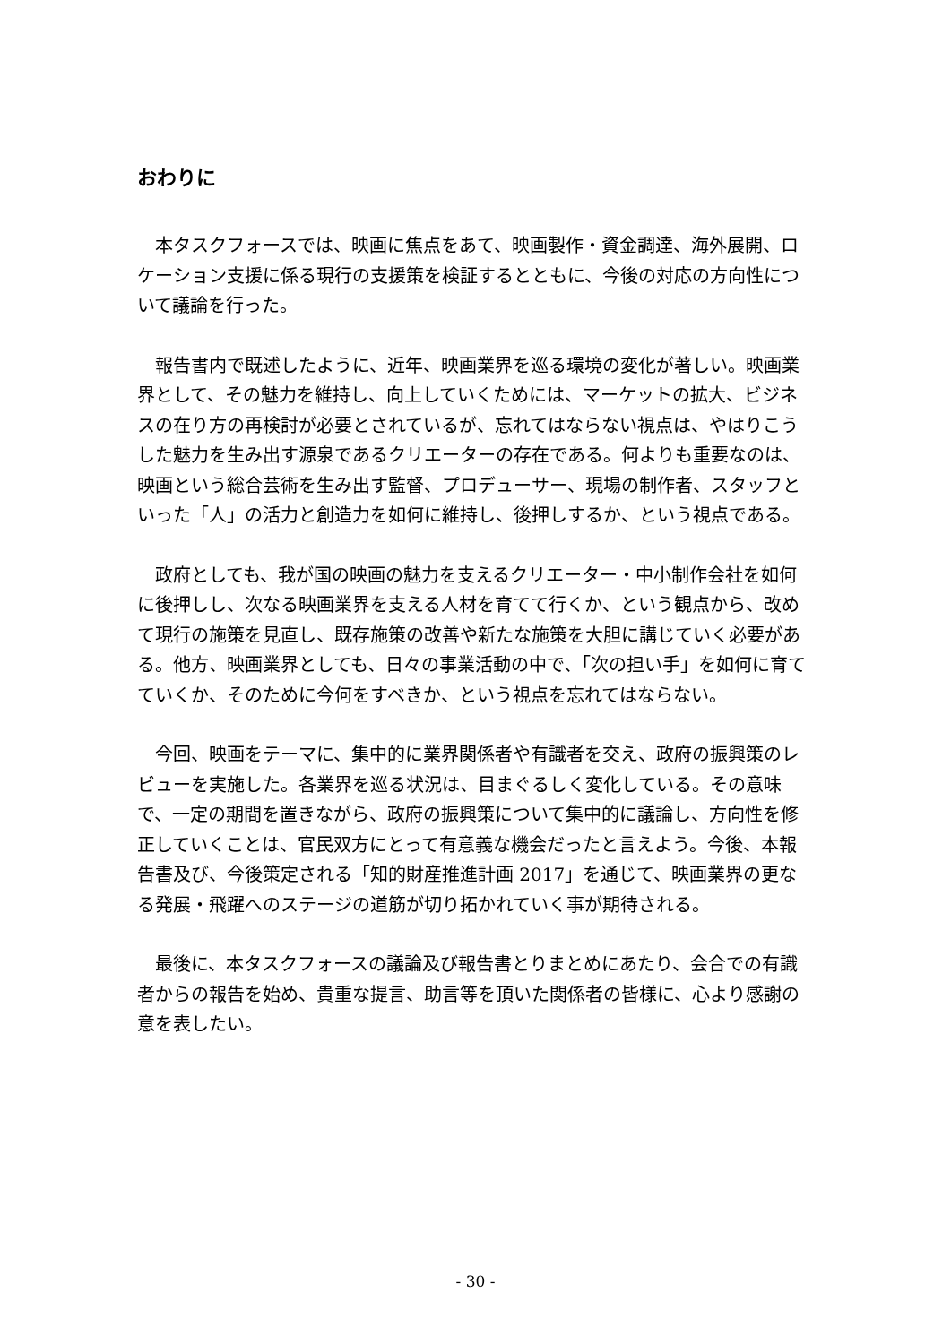おわりに
本タスクフォースでは、映画に焦点をあて、映画製作・資金調達、海外展開、ロケーション支援に係る現行の支援策を検証するとともに、今後の対応の方向性について議論を行った。
報告書内で既述したように、近年、映画業界を巡る環境の変化が著しい。映画業界として、その魅力を維持し、向上していくためには、マーケットの拡大、ビジネスの在り方の再検討が必要とされているが、忘れてはならない視点は、やはりこうした魅力を生み出す源泉であるクリエーターの存在である。何よりも重要なのは、映画という総合芸術を生み出す監督、プロデューサー、現場の制作者、スタッフといった「人」の活力と創造力を如何に維持し、後押しするか、という視点である。
政府としても、我が国の映画の魅力を支えるクリエーター・中小制作会社を如何に後押しし、次なる映画業界を支える人材を育てて行くか、という観点から、改めて現行の施策を見直し、既存施策の改善や新たな施策を大胆に講じていく必要がある。他方、映画業界としても、日々の事業活動の中で、「次の担い手」を如何に育てていくか、そのために今何をすべきか、という視点を忘れてはならない。
今回、映画をテーマに、集中的に業界関係者や有識者を交え、政府の振興策のレビューを実施した。各業界を巡る状況は、目まぐるしく変化している。その意味で、一定の期間を置きながら、政府の振興策について集中的に議論し、方向性を修正していくことは、官民双方にとって有意義な機会だったと言えよう。今後、本報告書及び、今後策定される「知的財産推進計画 2017」を通じて、映画業界の更なる発展・飛躍へのステージの道筋が切り拓かれていく事が期待される。
最後に、本タスクフォースの議論及び報告書とりまとめにあたり、会合での有識者からの報告を始め、貴重な提言、助言等を頂いた関係者の皆様に、心より感謝の意を表したい。
- 30 -